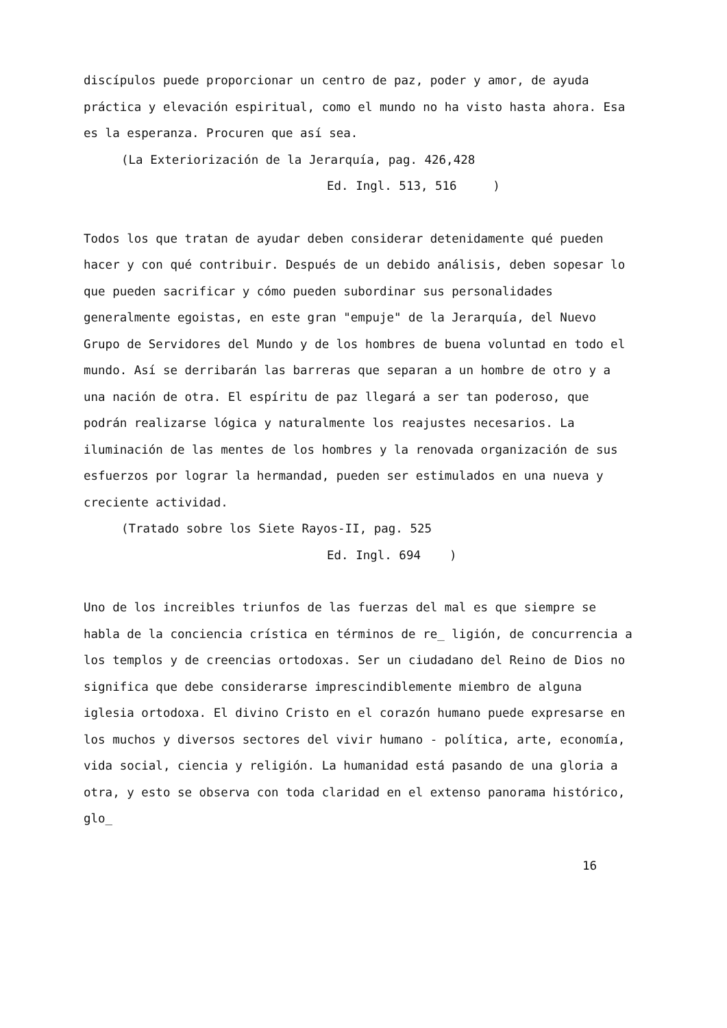discípulos puede proporcionar un centro de paz, poder y amor, de ayuda práctica y elevación espiritual, como el mundo no ha visto hasta ahora. Esa es la esperanza. Procuren que así sea.
(La Exteriorización de la Jerarquía, pag. 426,428
Ed. Ingl. 513, 516 )
Todos los que tratan de ayudar deben considerar detenidamente qué pueden hacer y con qué contribuir. Después de un debido análisis, deben sopesar lo que pueden sacrificar y cómo pueden subordinar sus personalidades generalmente egoistas, en este gran "empuje" de la Jerarquía, del Nuevo Grupo de Servidores del Mundo y de los hombres de buena voluntad en todo el mundo. Así se derribarán las barreras que separan a un hombre de otro y a una nación de otra. El espíritu de paz llegará a ser tan poderoso, que podrán realizarse lógica y naturalmente los reajustes necesarios. La iluminación de las mentes de los hombres y la renovada organización de sus esfuerzos por lograr la hermandad, pueden ser estimulados en una nueva y creciente actividad.
(Tratado sobre los Siete Rayos-II, pag. 525
Ed. Ingl. 694 )
Uno de los increibles triunfos de las fuerzas del mal es que siempre se habla de la conciencia crística en términos de re_ ligión, de concurrencia a los templos y de creencias ortodoxas. Ser un ciudadano del Reino de Dios no significa que debe considerarse imprescindiblemente miembro de alguna iglesia ortodoxa. El divino Cristo en el corazón humano puede expresarse en los muchos y diversos sectores del vivir humano - política, arte, economía, vida social, ciencia y religión. La humanidad está pasando de una gloria a otra, y esto se observa con toda claridad en el extenso panorama histórico, glo_
16